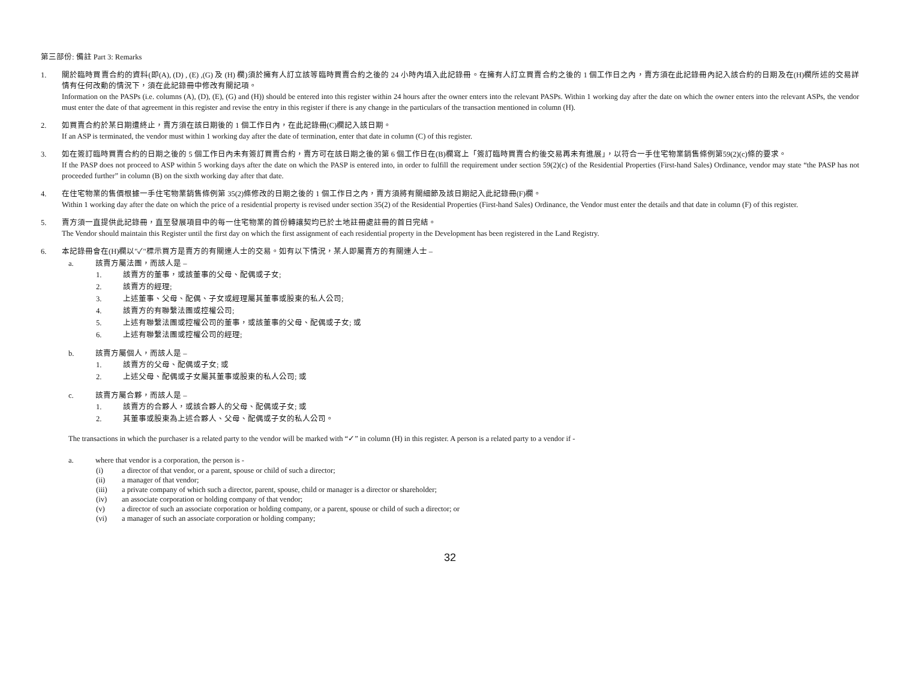第三部份: 備註 Part 3: Remarks
1. 關於臨時買賣合約的資料(即(A), (D) , (E) ,(G) 及 (H) 欄)須於擁有人訂立該等臨時買賣合約之後的 24 小時內填入此記錄冊。在擁有人訂立買賣合約之後的 1 個工作日之內，賣方須在此記錄冊內記入該合約的日期及在(H)欄所述的交易詳情有任何改動的情況下，須在此記錄冊中修改有關記項。
Information on the PASPs (i.e. columns (A), (D), (E), (G) and (H)) should be entered into this register within 24 hours after the owner enters into the relevant PASPs. Within 1 working day after the date on which the owner enters into the relevant ASPs, the vendor must enter the date of that agreement in this register and revise the entry in this register if there is any change in the particulars of the transaction mentioned in column (H).
2. 如買賣合約於某日期遭終止，賣方須在該日期後的 1 個工作日內，在此記錄冊(C)欄記入該日期。
If an ASP is terminated, the vendor must within 1 working day after the date of termination, enter that date in column (C) of this register.
3. 如在簽訂臨時買賣合約的日期之後的 5 個工作日內未有簽訂買賣合約，賣方可在該日期之後的第 6 個工作日在(B)欄寫上「簽訂臨時買賣合約後交易再未有進展」，以符合一手住宅物業銷售條例第59(2)(c)條的要求。
If the PASP does not proceed to ASP within 5 working days after the date on which the PASP is entered into, in order to fulfill the requirement under section 59(2)(c) of the Residential Properties (First-hand Sales) Ordinance, vendor may state “the PASP has not proceeded further” in column (B) on the sixth working day after that date.
4. 在住宅物業的售價根據一手住宅物業銷售條例第 35(2)條修改的日期之後的 1 個工作日之內，賣方須將有關細節及該日期記入此記錄冊(F)欄。
Within 1 working day after the date on which the price of a residential property is revised under section 35(2) of the Residential Properties (First-hand Sales) Ordinance, the Vendor must enter the details and that date in column (F) of this register.
5. 賣方須一直提供此記錄冊，直至發展項目中的每一住宅物業的首份轉讓契均已於土地註冊處註冊的首日完結。
The Vendor should maintain this Register until the first day on which the first assignment of each residential property in the Development has been registered in the Land Registry.
6. 本記錄冊會在(H)欄以"✓"標示買方是賣方的有關連人士的交易。如有以下情況，某人即屬賣方的有關連人士 –
a. 該賣方屬法團，而該人是 –
1. 該賣方的董事，或該董事的父母、配偶或子女;
2. 該賣方的經理;
3. 上述董事、父母、配偶、子女或經理屬其董事或股東的私人公司;
4. 該賣方的有聯繫法團或控權公司;
5. 上述有聯繫法團或控權公司的董事，或該董事的父母、配偶或子女; 或
6. 上述有聯繫法團或控權公司的經理;
b. 該賣方屬個人，而該人是 –
1. 該賣方的父母、配偶或子女; 或
2. 上述父母、配偶或子女屬其董事或股東的私人公司; 或
c. 該賣方屬合夥，而該人是 –
1. 該賣方的合夥人，或該合夥人的父母、配偶或子女; 或
2. 其董事或股東為上述合夥人、父母、配偶或子女的私人公司。
The transactions in which the purchaser is a related party to the vendor will be marked with “✓” in column (H) in this register. A person is a related party to a vendor if -
a. where that vendor is a corporation, the person is -
(i) a director of that vendor, or a parent, spouse or child of such a director;
(ii) a manager of that vendor;
(iii) a private company of which such a director, parent, spouse, child or manager is a director or shareholder;
(iv) an associate corporation or holding company of that vendor;
(v) a director of such an associate corporation or holding company, or a parent, spouse or child of such a director; or
(vi) a manager of such an associate corporation or holding company;
32